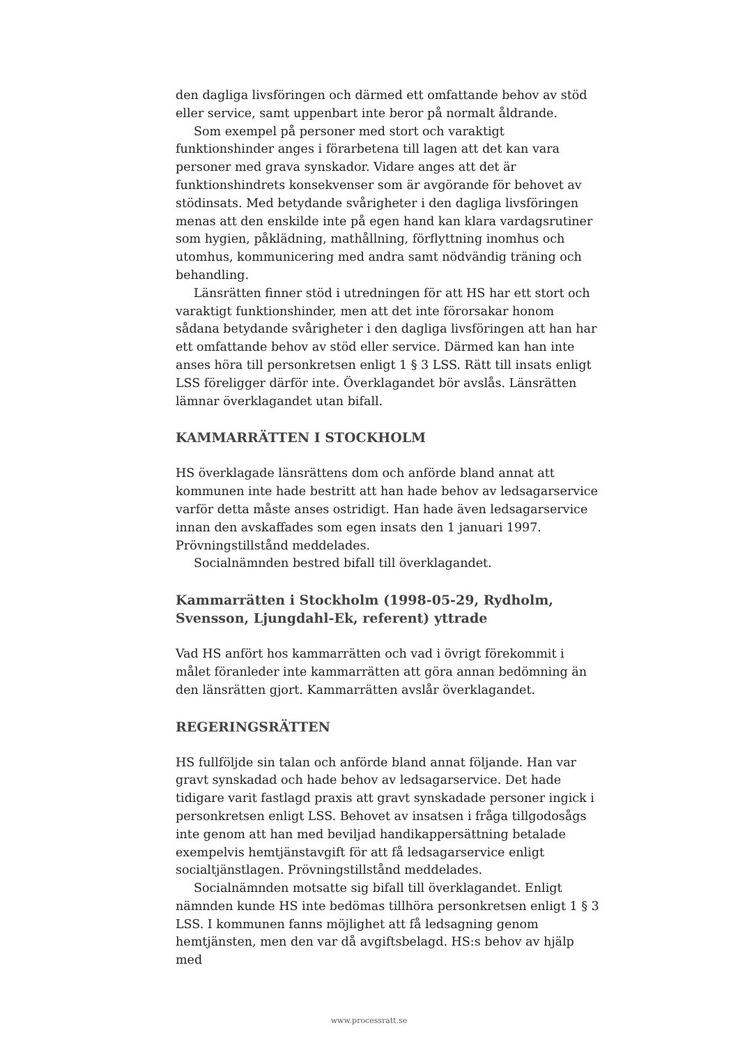den dagliga livsföringen och därmed ett omfattande behov av stöd eller service, samt uppenbart inte beror på normalt åldrande.
Som exempel på personer med stort och varaktigt funktionshinder anges i förarbetena till lagen att det kan vara personer med grava synskador. Vidare anges att det är funktionshindrets konsekvenser som är avgörande för behovet av stödinsats. Med betydande svårigheter i den dagliga livsföringen menas att den enskilde inte på egen hand kan klara vardagsrutiner som hygien, påklädning, mathållning, förflyttning inomhus och utomhus, kommunicering med andra samt nödvändig träning och behandling.
Länsrätten finner stöd i utredningen för att HS har ett stort och varaktigt funktionshinder, men att det inte förorsakar honom sådana betydande svårigheter i den dagliga livsföringen att han har ett omfattande behov av stöd eller service. Därmed kan han inte anses höra till personkretsen enligt 1 § 3 LSS. Rätt till insats enligt LSS föreligger därför inte. Överklagandet bör avslås. Länsrätten lämnar överklagandet utan bifall.
KAMMARRÄTTEN I STOCKHOLM
HS överklagade länsrättens dom och anförde bland annat att kommunen inte hade bestritt att han hade behov av ledsagarservice varför detta måste anses ostridigt. Han hade även ledsagarservice innan den avskaffades som egen insats den 1 januari 1997. Prövningstillstånd meddelades.
Socialnämnden bestred bifall till överklagandet.
Kammarrätten i Stockholm (1998-05-29, Rydholm, Svensson, Ljungdahl-Ek, referent) yttrade
Vad HS anfört hos kammarrätten och vad i övrigt förekommit i målet föranleder inte kammarrätten att göra annan bedömning än den länsrätten gjort. Kammarrätten avslår överklagandet.
REGERINGSRÄTTEN
HS fullföljde sin talan och anförde bland annat följande. Han var gravt synskadad och hade behov av ledsagarservice. Det hade tidigare varit fastlagd praxis att gravt synskadade personer ingick i personkretsen enligt LSS. Behovet av insatsen i fråga tillgodosågs inte genom att han med beviljad handikappersättning betalade exempelvis hemtjänstavgift för att få ledsagarservice enligt socialtjänstlagen. Prövningstillstånd meddelades.
Socialnämnden motsatte sig bifall till överklagandet. Enligt nämnden kunde HS inte bedömas tillhöra personkretsen enligt 1 § 3 LSS. I kommunen fanns möjlighet att få ledsagning genom hemtjänsten, men den var då avgiftsbelagd. HS:s behov av hjälp med
www.processratt.se